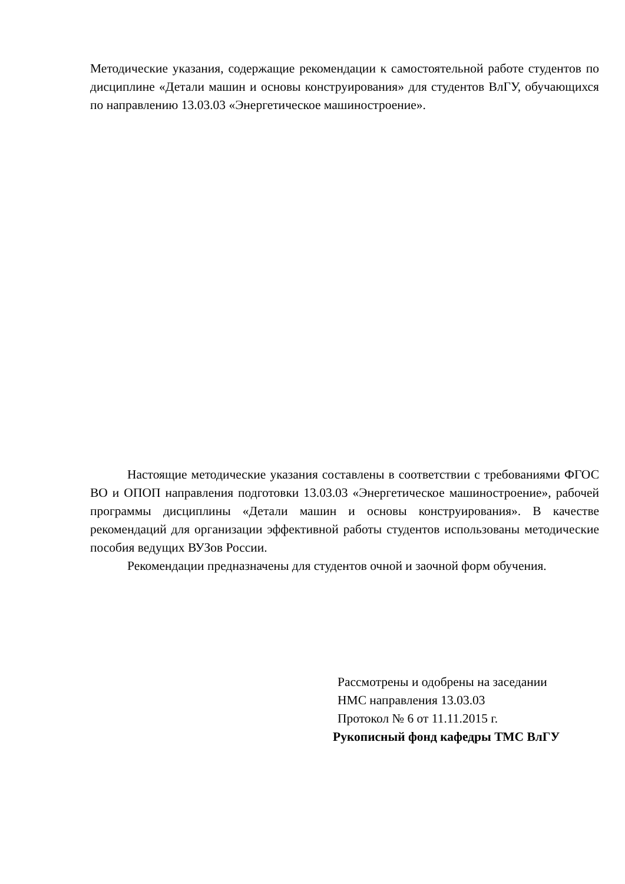Методические указания, содержащие рекомендации к самостоятельной работе студентов по дисциплине «Детали машин и основы конструирования» для студентов ВлГУ, обучающихся по направлению 13.03.03 «Энергетическое машиностроение».
Настоящие методические указания составлены в соответствии с требованиями ФГОС ВО и ОПОП направления подготовки 13.03.03 «Энергетическое машиностроение», рабочей программы дисциплины «Детали машин и основы конструирования». В качестве рекомендаций для организации эффективной работы студентов использованы методические пособия ведущих ВУЗов России.
Рекомендации предназначены для студентов очной и заочной форм обучения.
Рассмотрены и одобрены на заседании
НМС направления 13.03.03
Протокол № 6 от 11.11.2015 г.
Рукописный фонд кафедры ТМС ВлГУ